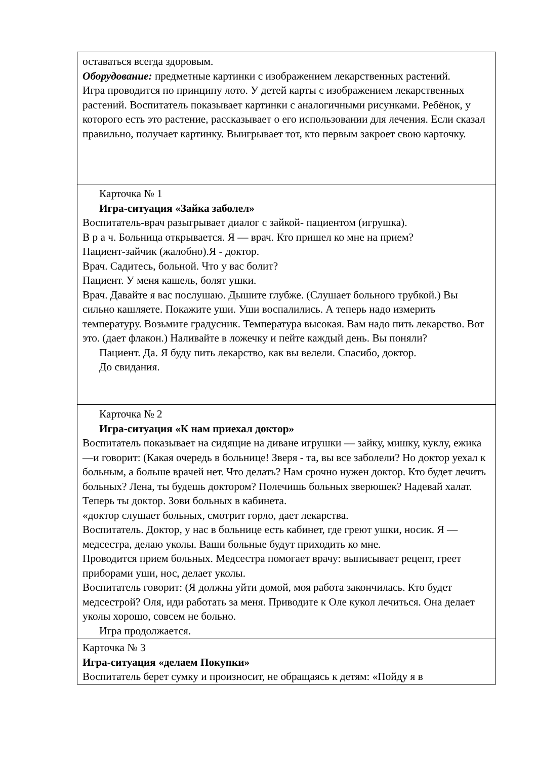| оставаться всегда здоровым. Оборудование: предметные картинки с изображением лекарственных растений. Игра проводится по принципу лото. У детей карты с изображением лекарственных растений. Воспитатель показывает картинки с аналогичными рисунками. Ребёнок, у которого есть это растение, рассказывает о его использовании для лечения. Если сказал правильно, получает картинку. Выигрывает тот, кто первым закроет свою карточку. |
| Карточка № 1 Игра-ситуация «Зайка заболел» Воспитатель-врач разыгрывает диалог с зайкой- пациентом (игрушка). В р а ч. Больница открывается. Я — врач. Кто пришел ко мне на прием? Пациент-зайчик (жалобно).Я - доктор. Врач. Садитесь, больной. Что у вас болит? Пациент. У меня кашель, болят ушки. Врач. Давайте я вас послушаю. Дышите глубже. (Слушает больного трубкой.) Вы сильно кашляете. Покажите уши. Уши воспалились. А теперь надо измерить температуру. Возьмите градусник. Температура высокая. Вам надо пить лекарство. Вот это. (дает флакон.) Наливайте в ложечку и пейте каждый день. Вы поняли? Пациент. Да. Я буду пить лекарство, как вы велели. Спасибо, доктор. До свидания. |
| Карточка № 2 Игра-ситуация «К нам приехал доктор» Воспитатель показывает на сидящие на диване игрушки — зайку, мишку, куклу, ежика—и говорит: (Какая очередь в больнице! Зверя - та, вы все заболели? Но доктор уехал к больным, а больше врачей нет. Что делать? Нам срочно нужен доктор. Кто будет лечить больных? Лена, ты будешь доктором? Полечишь больных зверюшек? Надевай халат. Теперь ты доктор. Зови больных в кабинета. «доктор слушает больных, смотрит горло, дает лекарства. Воспитатель. Доктор, у нас в больнице есть кабинет, где греют ушки, носик. Я — медсестра, делаю уколы. Ваши больные будут приходить ко мне. Проводится прием больных. Медсестра помогает врачу: выписывает рецепт, греет приборами уши, нос, делает уколы. Воспитатель говорит: (Я должна уйти домой, моя работа закончилась. Кто будет медсестрой? Оля, иди работать за меня. Приводите к Оле кукол лечиться. Она делает уколы хорошо, совсем не больно. Игра продолжается. |
| Карточка № 3 Игра-ситуация «делаем Покупки» Воспитатель берет сумку и произносит, не обращаясь к детям: «Пойду я в |